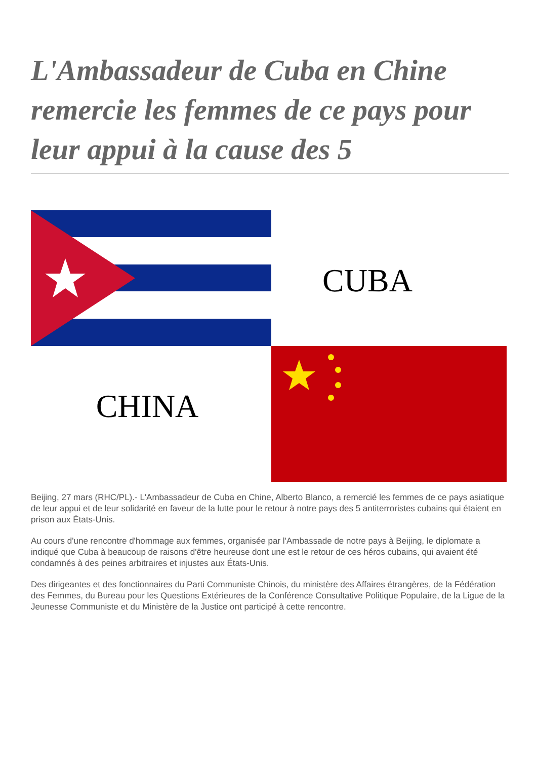L'Ambassadeur de Cuba en Chine remercie les femmes de ce pays pour leur appui à la cause des 5
CUBA
CHINA
Beijing, 27 mars (RHC/PL).- L'Ambassadeur de Cuba en Chine, Alberto Blanco, a remercié les femmes de ce pays asiatique de leur appui et de leur solidarité en faveur de la lutte pour le retour à notre pays des 5 antiterroristes cubains qui étaient en prison aux États-Unis.
Au cours d'une rencontre d'hommage aux femmes, organisée par l'Ambassade de notre pays à Beijing, le diplomate a indiqué que Cuba à beaucoup de raisons d'être heureuse dont une est le retour de ces héros cubains, qui avaient été condamnés à des peines arbitraires et injustes aux États-Unis.
Des dirigeantes et des fonctionnaires du Parti Communiste Chinois, du ministère des Affaires étrangères, de la Fédération des Femmes, du Bureau pour les Questions Extérieures de la Conférence Consultative Politique Populaire, de la Ligue de la Jeunesse Communiste et du Ministère de la Justice ont participé à cette rencontre.